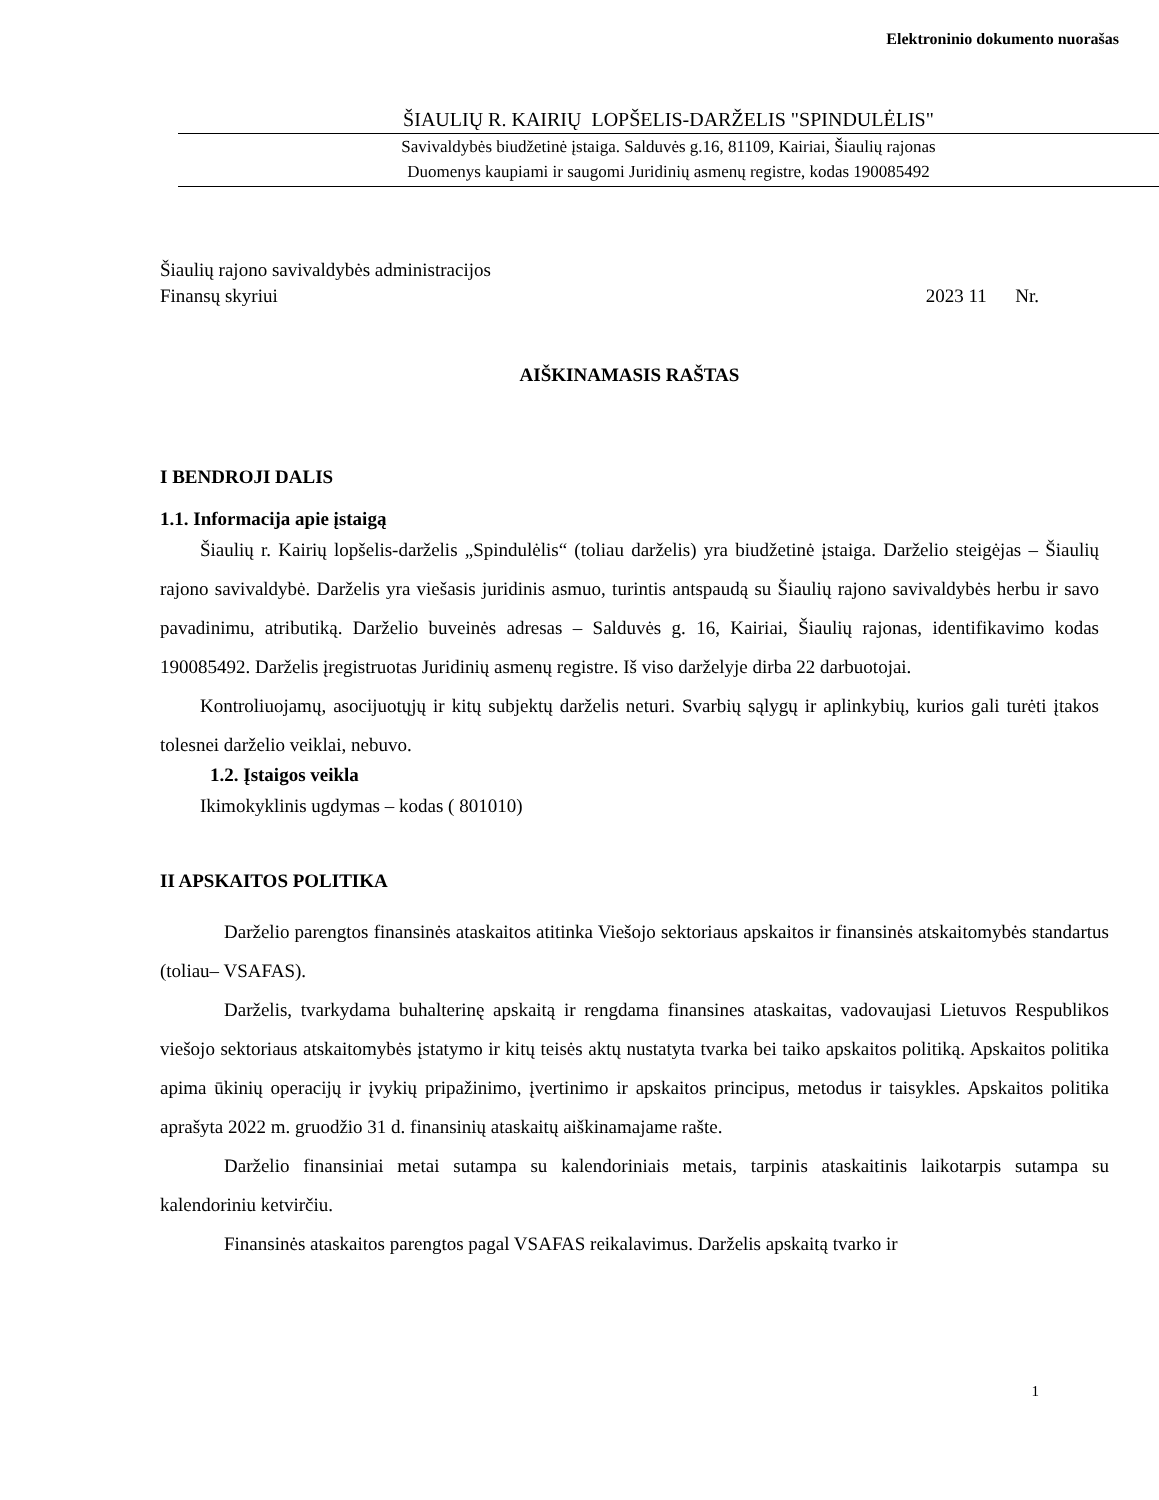Elektroninio dokumento nuorašas
ŠIAULIŲ R. KAIRIŲ LOPŠELIS-DARŽELIS "SPINDULĖLIS"
Savivaldybės biudžetinė įstaiga. Salduvės g.16, 81109, Kairiai, Šiaulių rajonas
Duomenys kaupiami ir saugomi Juridinių asmenų registre, kodas 190085492
Šiaulių rajono savivaldybės administracijos
Finansų skyriui 2023 11 Nr.
AIŠKINAMASIS RAŠTAS
I BENDROJI DALIS
1.1. Informacija apie įstaigą
Šiaulių r. Kairių lopšelis-darželis „Spindulėlis“ (toliau darželis) yra biudžetinė įstaiga. Darželio steigėjas – Šiaulių rajono savivaldybė. Darželis yra viešasis juridinis asmuo, turintis antspaudą su Šiaulių rajono savivaldybės herbu ir savo pavadinimu, atributiką. Darželio buveinės adresas – Salduvės g. 16, Kairiai, Šiaulių rajonas, identifikavimo kodas 190085492. Darželis įregistruotas Juridinių asmenų registre. Iš viso darželyje dirba 22 darbuotojai.
Kontroliuojamų, asocijuotųjų ir kitų subjektų darželis neturi. Svarbių sąlygų ir aplinkybių, kurios gali turėti įtakos tolesnei darželio veiklai, nebuvo.
1.2. Įstaigos veikla
Ikimokyklinis ugdymas – kodas ( 801010)
II APSKAITOS POLITIKA
Darželio parengtos finansinės ataskaitos atitinka Viešojo sektoriaus apskaitos ir finansinės atskaitomybės standartus (toliau– VSAFAS).
Darželis, tvarkydama buhalterinę apskaitą ir rengdama finansines ataskaitas, vadovaujasi Lietuvos Respublikos viešojo sektoriaus atskaitomybės įstatymo ir kitų teisės aktų nustatyta tvarka bei taiko apskaitos politiką. Apskaitos politika apima ūkinių operacijų ir įvykių pripažinimo, įvertinimo ir apskaitos principus, metodus ir taisykles. Apskaitos politika aprašyta 2022 m. gruodžio 31 d. finansinių ataskaitų aiškinamajame rašte.
Darželio finansiniai metai sutampa su kalendoriniais metais, tarpinis ataskaitinis laikotarpis sutampa su kalendoriniu ketvirčiu.
Finansinės ataskaitos parengtos pagal VSAFAS reikalavimus. Darželis apskaitą tvarko ir
1